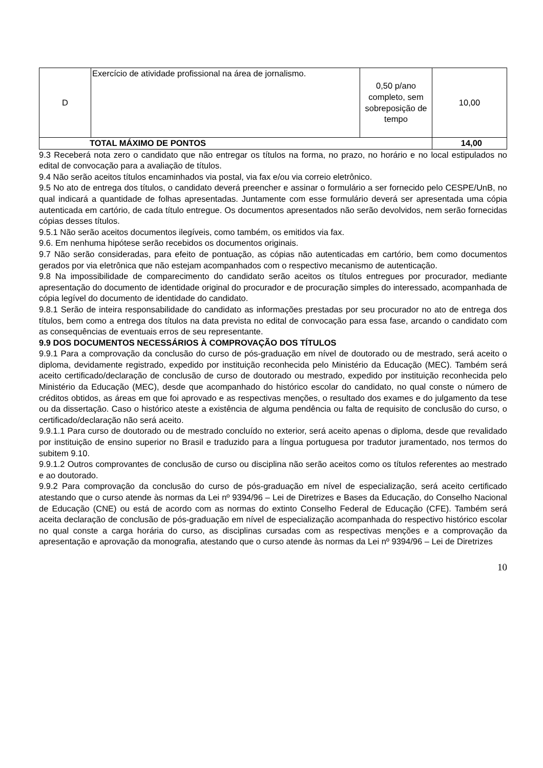| D | Exercício de atividade profissional na área de jornalismo. | 0,50 p/ano completo, sem sobreposição de tempo | 10,00 |
| TOTAL MÁXIMO DE PONTOS | | | 14,00 |
9.3 Receberá nota zero o candidato que não entregar os títulos na forma, no prazo, no horário e no local estipulados no edital de convocação para a avaliação de títulos.
9.4 Não serão aceitos títulos encaminhados via postal, via fax e/ou via correio eletrônico.
9.5 No ato de entrega dos títulos, o candidato deverá preencher e assinar o formulário a ser fornecido pelo CESPE/UnB, no qual indicará a quantidade de folhas apresentadas. Juntamente com esse formulário deverá ser apresentada uma cópia autenticada em cartório, de cada título entregue. Os documentos apresentados não serão devolvidos, nem serão fornecidas cópias desses títulos.
9.5.1 Não serão aceitos documentos ilegíveis, como também, os emitidos via fax.
9.6. Em nenhuma hipótese serão recebidos os documentos originais.
9.7 Não serão consideradas, para efeito de pontuação, as cópias não autenticadas em cartório, bem como documentos gerados por via eletrônica que não estejam acompanhados com o respectivo mecanismo de autenticação.
9.8 Na impossibilidade de comparecimento do candidato serão aceitos os títulos entregues por procurador, mediante apresentação do documento de identidade original do procurador e de procuração simples do interessado, acompanhada de cópia legível do documento de identidade do candidato.
9.8.1 Serão de inteira responsabilidade do candidato as informações prestadas por seu procurador no ato de entrega dos títulos, bem como a entrega dos títulos na data prevista no edital de convocação para essa fase, arcando o candidato com as consequências de eventuais erros de seu representante.
9.9 DOS DOCUMENTOS NECESSÁRIOS À COMPROVAÇÃO DOS TÍTULOS
9.9.1 Para a comprovação da conclusão do curso de pós-graduação em nível de doutorado ou de mestrado, será aceito o diploma, devidamente registrado, expedido por instituição reconhecida pelo Ministério da Educação (MEC). Também será aceito certificado/declaração de conclusão de curso de doutorado ou mestrado, expedido por instituição reconhecida pelo Ministério da Educação (MEC), desde que acompanhado do histórico escolar do candidato, no qual conste o número de créditos obtidos, as áreas em que foi aprovado e as respectivas menções, o resultado dos exames e do julgamento da tese ou da dissertação. Caso o histórico ateste a existência de alguma pendência ou falta de requisito de conclusão do curso, o certificado/declaração não será aceito.
9.9.1.1 Para curso de doutorado ou de mestrado concluído no exterior, será aceito apenas o diploma, desde que revalidado por instituição de ensino superior no Brasil e traduzido para a língua portuguesa por tradutor juramentado, nos termos do subitem 9.10.
9.9.1.2 Outros comprovantes de conclusão de curso ou disciplina não serão aceitos como os títulos referentes ao mestrado e ao doutorado.
9.9.2 Para comprovação da conclusão do curso de pós-graduação em nível de especialização, será aceito certificado atestando que o curso atende às normas da Lei nº 9394/96 – Lei de Diretrizes e Bases da Educação, do Conselho Nacional de Educação (CNE) ou está de acordo com as normas do extinto Conselho Federal de Educação (CFE). Também será aceita declaração de conclusão de pós-graduação em nível de especialização acompanhada do respectivo histórico escolar no qual conste a carga horária do curso, as disciplinas cursadas com as respectivas menções e a comprovação da apresentação e aprovação da monografia, atestando que o curso atende às normas da Lei nº 9394/96 – Lei de Diretrizes
10